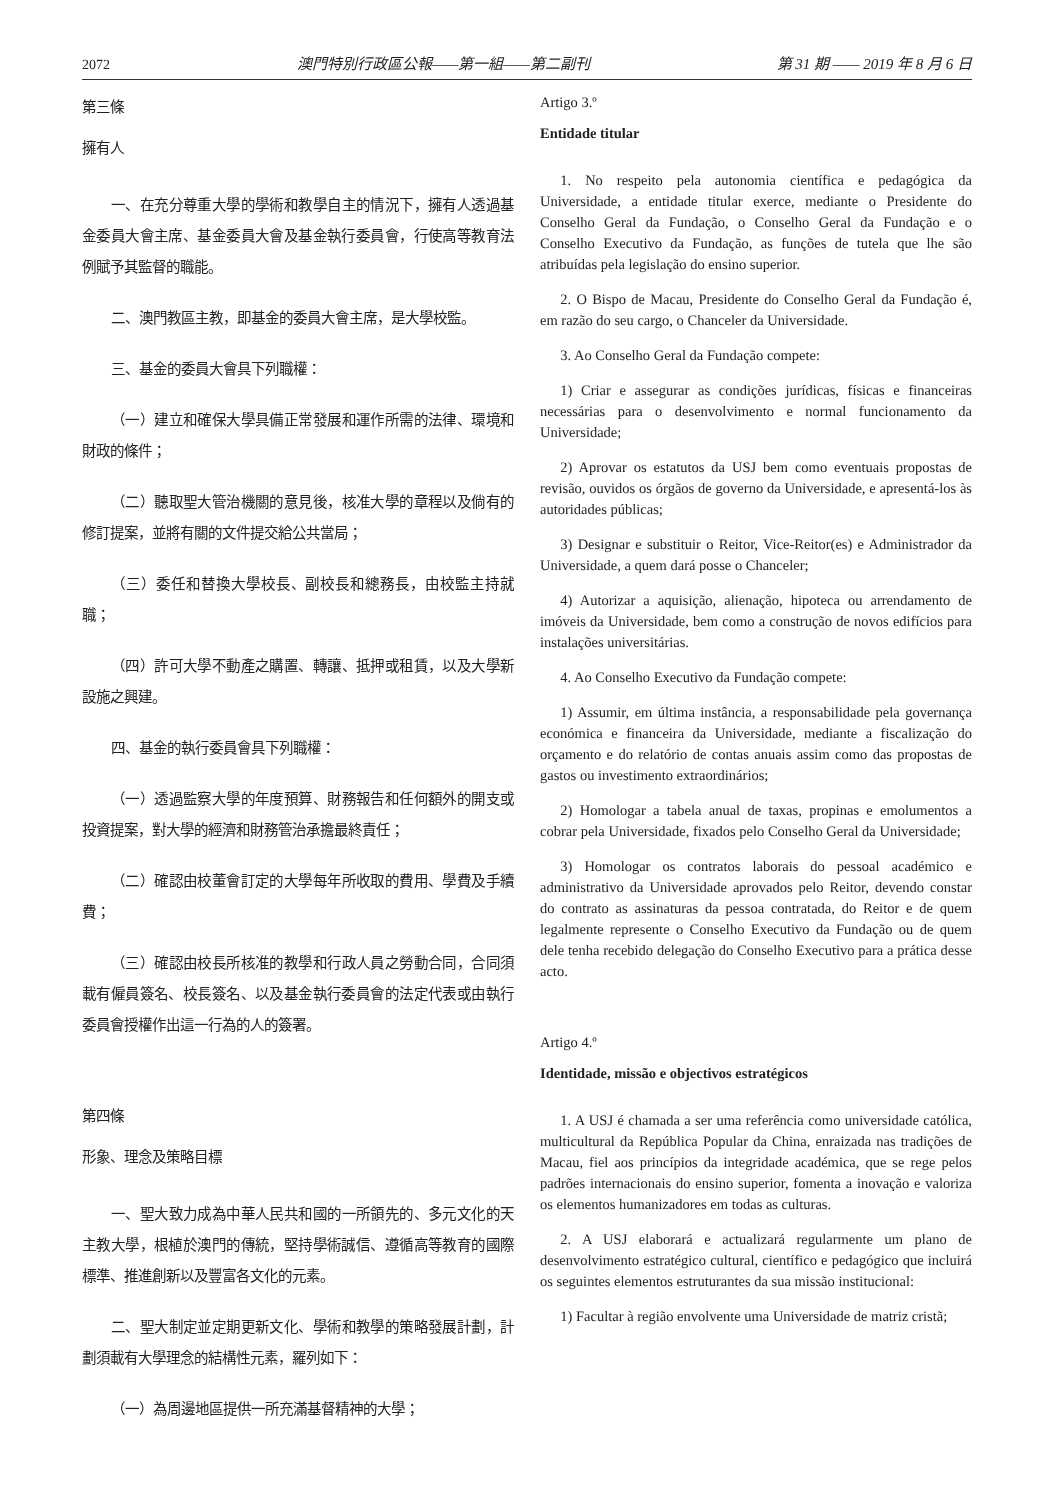2072 澳門特別行政區公報——第一組——第二副刊 第 31 期 —— 2019 年 8 月 6 日
第三條
擁有人
一、在充分尊重大學的學術和教學自主的情況下，擁有人透過基金委員大會主席、基金委員大會及基金執行委員會，行使高等教育法例賦予其監督的職能。
二、澳門教區主教，即基金的委員大會主席，是大學校監。
三、基金的委員大會具下列職權：
（一）建立和確保大學具備正常發展和運作所需的法律、環境和財政的條件；
（二）聽取聖大管治機關的意見後，核准大學的章程以及倘有的修訂提案，並將有關的文件提交給公共當局；
（三）委任和替換大學校長、副校長和總務長，由校監主持就職；
（四）許可大學不動產之購置、轉讓、抵押或租賃，以及大學新設施之興建。
四、基金的執行委員會具下列職權：
（一）透過監察大學的年度預算、財務報告和任何額外的開支或投資提案，對大學的經濟和財務管治承擔最終責任；
（二）確認由校董會訂定的大學每年所收取的費用、學費及手續費；
（三）確認由校長所核准的教學和行政人員之勞動合同，合同須載有僱員簽名、校長簽名、以及基金執行委員會的法定代表或由執行委員會授權作出這一行為的人的簽署。
第四條
形象、理念及策略目標
一、聖大致力成為中華人民共和國的一所領先的、多元文化的天主教大學，根植於澳門的傳統，堅持學術誠信、遵循高等教育的國際標準、推進創新以及豐富各文化的元素。
二、聖大制定並定期更新文化、學術和教學的策略發展計劃，計劃須載有大學理念的結構性元素，羅列如下：
（一）為周邊地區提供一所充滿基督精神的大學；
Artigo 3.º
Entidade titular
1. No respeito pela autonomia científica e pedagógica da Universidade, a entidade titular exerce, mediante o Presidente do Conselho Geral da Fundação, o Conselho Geral da Fundação e o Conselho Executivo da Fundação, as funções de tutela que lhe são atribuídas pela legislação do ensino superior.
2. O Bispo de Macau, Presidente do Conselho Geral da Fundação é, em razão do seu cargo, o Chanceler da Universidade.
3. Ao Conselho Geral da Fundação compete:
1) Criar e assegurar as condições jurídicas, físicas e financeiras necessárias para o desenvolvimento e normal funcionamento da Universidade;
2) Aprovar os estatutos da USJ bem como eventuais propostas de revisão, ouvidos os órgãos de governo da Universidade, e apresentá-los às autoridades públicas;
3) Designar e substituir o Reitor, Vice-Reitor(es) e Administrador da Universidade, a quem dará posse o Chanceler;
4) Autorizar a aquisição, alienação, hipoteca ou arrendamento de imóveis da Universidade, bem como a construção de novos edifícios para instalações universitárias.
4. Ao Conselho Executivo da Fundação compete:
1) Assumir, em última instância, a responsabilidade pela governança económica e financeira da Universidade, mediante a fiscalização do orçamento e do relatório de contas anuais assim como das propostas de gastos ou investimento extraordinários;
2) Homologar a tabela anual de taxas, propinas e emolumentos a cobrar pela Universidade, fixados pelo Conselho Geral da Universidade;
3) Homologar os contratos laborais do pessoal académico e administrativo da Universidade aprovados pelo Reitor, devendo constar do contrato as assinaturas da pessoa contratada, do Reitor e de quem legalmente represente o Conselho Executivo da Fundação ou de quem dele tenha recebido delegação do Conselho Executivo para a prática desse acto.
Artigo 4.º
Identidade, missão e objectivos estratégicos
1. A USJ é chamada a ser uma referência como universidade católica, multicultural da República Popular da China, enraizada nas tradições de Macau, fiel aos princípios da integridade académica, que se rege pelos padrões internacionais do ensino superior, fomenta a inovação e valoriza os elementos humanizadores em todas as culturas.
2. A USJ elaborará e actualizará regularmente um plano de desenvolvimento estratégico cultural, científico e pedagógico que incluirá os seguintes elementos estruturantes da sua missão institucional:
1) Facultar à região envolvente uma Universidade de matriz cristã;